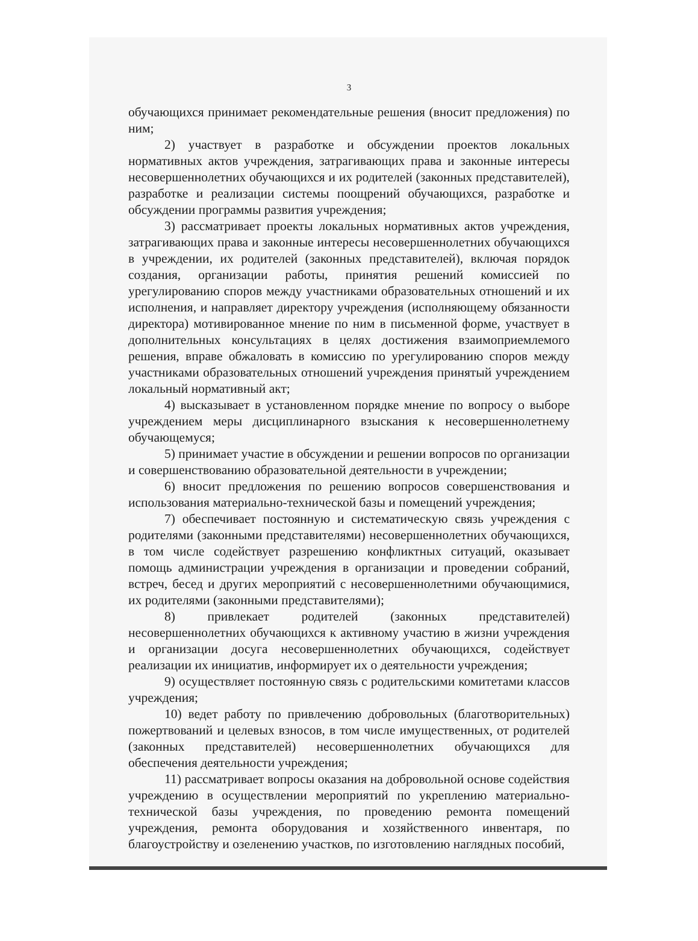3
обучающихся принимает рекомендательные решения (вносит предложения) по ним;
2) участвует в разработке и обсуждении проектов локальных нормативных актов учреждения, затрагивающих права и законные интересы несовершеннолетних обучающихся и их родителей (законных представителей), разработке и реализации системы поощрений обучающихся, разработке и обсуждении программы развития учреждения;
3) рассматривает проекты локальных нормативных актов учреждения, затрагивающих права и законные интересы несовершеннолетних обучающихся в учреждении, их родителей (законных представителей), включая порядок создания, организации работы, принятия решений комиссией по урегулированию споров между участниками образовательных отношений и их исполнения, и направляет директору учреждения (исполняющему обязанности директора) мотивированное мнение по ним в письменной форме, участвует в дополнительных консультациях в целях достижения взаимоприемлемого решения, вправе обжаловать в комиссию по урегулированию споров между участниками образовательных отношений учреждения принятый учреждением локальный нормативный акт;
4) высказывает в установленном порядке мнение по вопросу о выборе учреждением меры дисциплинарного взыскания к несовершеннолетнему обучающемуся;
5) принимает участие в обсуждении и решении вопросов по организации и совершенствованию образовательной деятельности в учреждении;
6) вносит предложения по решению вопросов совершенствования и использования материально-технической базы и помещений учреждения;
7) обеспечивает постоянную и систематическую связь учреждения с родителями (законными представителями) несовершеннолетних обучающихся, в том числе содействует разрешению конфликтных ситуаций, оказывает помощь администрации учреждения в организации и проведении собраний, встреч, бесед и других мероприятий с несовершеннолетними обучающимися, их родителями (законными представителями);
8) привлекает родителей (законных представителей) несовершеннолетних обучающихся к активному участию в жизни учреждения и организации досуга несовершеннолетних обучающихся, содействует реализации их инициатив, информирует их о деятельности учреждения;
9) осуществляет постоянную связь с родительскими комитетами классов учреждения;
10) ведет работу по привлечению добровольных (благотворительных) пожертвований и целевых взносов, в том числе имущественных, от родителей (законных представителей) несовершеннолетних обучающихся для обеспечения деятельности учреждения;
11) рассматривает вопросы оказания на добровольной основе содействия учреждению в осуществлении мероприятий по укреплению материально-технической базы учреждения, по проведению ремонта помещений учреждения, ремонта оборудования и хозяйственного инвентаря, по благоустройству и озеленению участков, по изготовлению наглядных пособий,